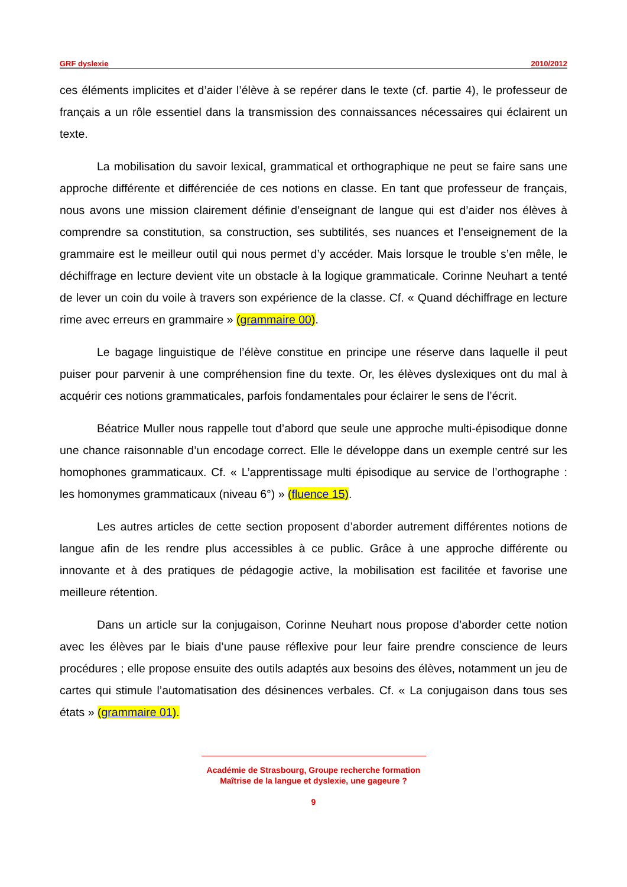GRF dyslexie 2010/2012
ces éléments implicites et d’aider l’élève à se repérer dans le texte (cf. partie 4), le professeur de français a un rôle essentiel dans la transmission des connaissances nécessaires qui éclairent un texte.
La mobilisation du savoir lexical, grammatical et orthographique ne peut se faire sans une approche différente et différenciée de ces notions en classe. En tant que professeur de français, nous avons une mission clairement définie d’enseignant de langue qui est d’aider nos élèves à comprendre sa constitution, sa construction, ses subtilités, ses nuances et l’enseignement de la grammaire est le meilleur outil qui nous permet d’y accéder. Mais lorsque le trouble s’en mêle, le déchiffrage en lecture devient vite un obstacle à la logique grammaticale. Corinne Neuhart a tenté de lever un coin du voile à travers son expérience de la classe. Cf. « Quand déchiffrage en lecture rime avec erreurs en grammaire » (grammaire 00).
Le bagage linguistique de l’élève constitue en principe une réserve dans laquelle il peut puiser pour parvenir à une compréhension fine du texte. Or, les élèves dyslexiques ont du mal à acquérir ces notions grammaticales, parfois fondamentales pour éclairer le sens de l’écrit.
Béatrice Muller nous rappelle tout d’abord que seule une approche multi-épisodique donne une chance raisonnable d’un encodage correct. Elle le développe dans un exemple centré sur les homophones grammaticaux. Cf. « L’apprentissage multi épisodique au service de l’orthographe : les homonymes grammaticaux (niveau 6°) » (fluence 15).
Les autres articles de cette section proposent d’aborder autrement différentes notions de langue afin de les rendre plus accessibles à ce public. Grâce à une approche différente ou innovante et à des pratiques de pédagogie active, la mobilisation est facilitée et favorise une meilleure rétention.
Dans un article sur la conjugaison, Corinne Neuhart nous propose d’aborder cette notion avec les élèves par le biais d’une pause réflexive pour leur faire prendre conscience de leurs procédures ; elle propose ensuite des outils adaptés aux besoins des élèves, notamment un jeu de cartes qui stimule l’automatisation des désinences verbales. Cf. « La conjugaison dans tous ses états » (grammaire 01).
Académie de Strasbourg, Groupe recherche formation
Maîtrise de la langue et dyslexie, une gageure ?
9